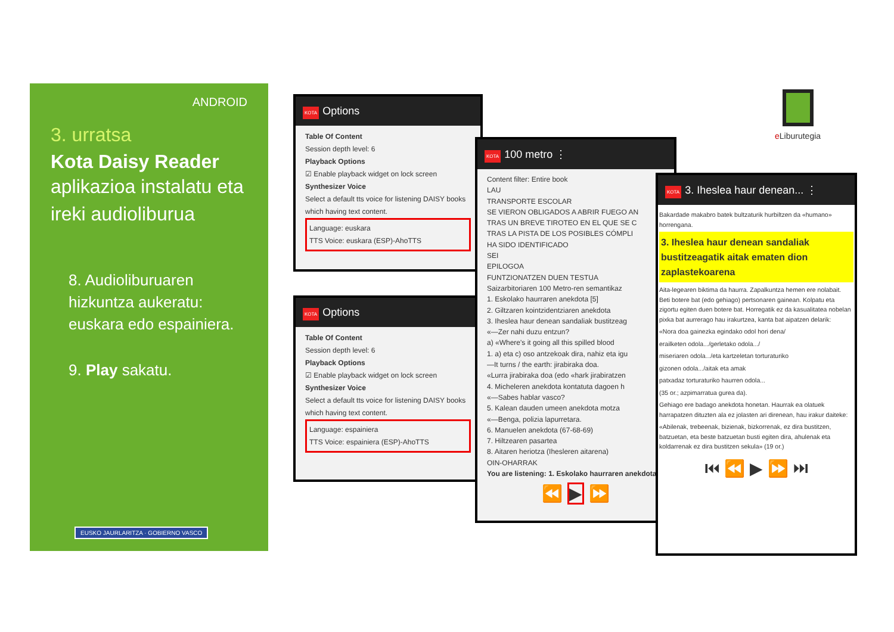ANDROID
3. urratsa
Kota Daisy Reader
aplikazioa instalatu eta ireki audioliburua
8. Audioliburuaren hizkuntza aukeratu: euskara edo espainiera.
9. Play sakatu.
EUSKO JAURLARITZA · GOBIERNO VASCO
KOTA Options
Table Of Content
Session depth level: 6
Playback Options
☑ Enable playback widget on lock screen
Synthesizer Voice
Select a default tts voice for listening DAISY books which having text content.
Language: euskara
TTS Voice: euskara (ESP)-AhoTTS
KOTA Options
Table Of Content
Session depth level: 6
Playback Options
☑ Enable playback widget on lock screen
Synthesizer Voice
Select a default tts voice for listening DAISY books which having text content.
Language: espainiera
TTS Voice: espainiera (ESP)-AhoTTS
KOTA 100 metro ⋮
Content filter: Entire book
LAU
TRANSPORTE ESCOLAR
SE VIERON OBLIGADOS A ABRIR FUEGO AN
TRAS UN BREVE TIROTEO EN EL QUE SE C
TRAS LA PISTA DE LOS POSIBLES CÓMPLI
HA SIDO IDENTIFICADO
SEI
EPILOGOA
FUNTZIONATZEN DUEN TESTUA
Saizarbitoriaren 100 Metro-ren semantikaz
1. Eskolako haurraren anekdota [5]
2. Giltzaren kointzidentziaren anekdota
3. Iheslea haur denean sandaliak bustitzeag
«—Zer nahi duzu entzun?
a) «Where's it going all this spilled blood
1. a) eta c) oso antzekoak dira, nahiz eta igu
—It turns / the earth: jirabiraka doa.
«Lurra jirabiraka doa (edo «hark jirabiratzen
4. Micheleren anekdota kontatuta dagoen h
«—Sabes hablar vasco?
5. Kalean dauden umeen anekdota motza
«—Benga, polizia lapurretara.
6. Manuelen anekdota (67-68-69)
7. Hiltzearen pasartea
8. Aitaren heriotza (Ihesleren aitarena)
OIN-OHARRAK
You are listening: 1. Eskolako haurraren anekdota
⏪ ▶ ⏩
KOTA 3. Iheslea haur denean... ⋮
Bakardade makabro batek bultzaturik hurbiltzen da «humano» horrengana.
3. Iheslea haur denean sandaliak bustitzeagatik aitak ematen dion zaplastekoarena
Aita-legearen biktima da haurra. Zapalkuntza hemen ere nolabait. Beti botere bat (edo gehiago) pertsonaren gainean. Kolpatu eta zigortu egiten duen botere bat. Horregatik ez da kasualitatea nobelan pixka bat aurrerago hau irakurtzea, kanta bat aipatzen delarik:
«Nora doa gainezka egindako odol hori dena/
erailketen odola.../gerletako odola.../
miseriaren odola.../eta kartzeletan torturaturiko
gizonen odola.../aitak eta amak
patxadaz torturaturiko haurren odola...
(35 or.; azpimarratua gurea da).
Gehiago ere badago anekdota honetan. Haurrak ea olatuek harrapatzen dituzten ala ez jolasten ari direnean, hau irakur daiteke:
«Abilenak, trebeenak, bizienak, bizkorrenak, ez dira bustitzen, batzuetan, eta beste batzuetan busti egiten dira, ahulenak eta koldarrenak ez dira bustitzen sekula» (19 or.)
⏮ ⏪ ▶ ⏩ ⏭
e Liburutegia